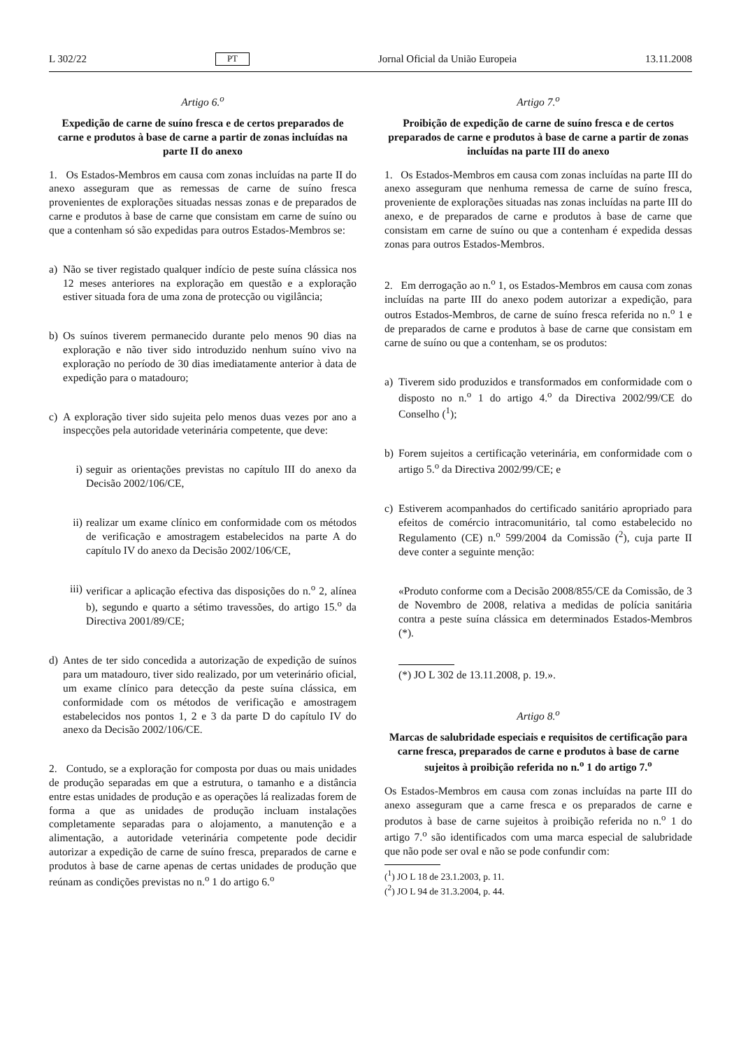L 302/22 PT Jornal Oficial da União Europeia 13.11.2008
Artigo 6.<sup>o</sup>
Expedição de carne de suíno fresca e de certos preparados de carne e produtos à base de carne a partir de zonas incluídas na parte II do anexo
1. Os Estados-Membros em causa com zonas incluídas na parte II do anexo asseguram que as remessas de carne de suíno fresca provenientes de explorações situadas nessas zonas e de preparados de carne e produtos à base de carne que consistam em carne de suíno ou que a contenham só são expedidas para outros Estados-Membros se:
a) Não se tiver registado qualquer indício de peste suína clássica nos 12 meses anteriores na exploração em questão e a exploração estiver situada fora de uma zona de protecção ou vigilância;
b) Os suínos tiverem permanecido durante pelo menos 90 dias na exploração e não tiver sido introduzido nenhum suíno vivo na exploração no período de 30 dias imediatamente anterior à data de expedição para o matadouro;
c) A exploração tiver sido sujeita pelo menos duas vezes por ano a inspecções pela autoridade veterinária competente, que deve:
i) seguir as orientações previstas no capítulo III do anexo da Decisão 2002/106/CE,
ii) realizar um exame clínico em conformidade com os métodos de verificação e amostragem estabelecidos na parte A do capítulo IV do anexo da Decisão 2002/106/CE,
iii) verificar a aplicação efectiva das disposições do n.<sup>o</sup> 2, alínea b), segundo e quarto a sétimo travessões, do artigo 15.<sup>o</sup> da Directiva 2001/89/CE;
d) Antes de ter sido concedida a autorização de expedição de suínos para um matadouro, tiver sido realizado, por um veterinário oficial, um exame clínico para detecção da peste suína clássica, em conformidade com os métodos de verificação e amostragem estabelecidos nos pontos 1, 2 e 3 da parte D do capítulo IV do anexo da Decisão 2002/106/CE.
2. Contudo, se a exploração for composta por duas ou mais unidades de produção separadas em que a estrutura, o tamanho e a distância entre estas unidades de produção e as operações lá realizadas forem de forma a que as unidades de produção incluam instalações completamente separadas para o alojamento, a manutenção e a alimentação, a autoridade veterinária competente pode decidir autorizar a expedição de carne de suíno fresca, preparados de carne e produtos à base de carne apenas de certas unidades de produção que reúnam as condições previstas no n.<sup>o</sup> 1 do artigo 6.<sup>o</sup>
Artigo 7.<sup>o</sup>
Proibição de expedição de carne de suíno fresca e de certos preparados de carne e produtos à base de carne a partir de zonas incluídas na parte III do anexo
1. Os Estados-Membros em causa com zonas incluídas na parte III do anexo asseguram que nenhuma remessa de carne de suíno fresca, proveniente de explorações situadas nas zonas incluídas na parte III do anexo, e de preparados de carne e produtos à base de carne que consistam em carne de suíno ou que a contenham é expedida dessas zonas para outros Estados-Membros.
2. Em derrogação ao n.<sup>o</sup> 1, os Estados-Membros em causa com zonas incluídas na parte III do anexo podem autorizar a expedição, para outros Estados-Membros, de carne de suíno fresca referida no n.<sup>o</sup> 1 e de preparados de carne e produtos à base de carne que consistam em carne de suíno ou que a contenham, se os produtos:
a) Tiverem sido produzidos e transformados em conformidade com o disposto no n.<sup>o</sup> 1 do artigo 4.<sup>o</sup> da Directiva 2002/99/CE do Conselho (<sup>1</sup>);
b) Forem sujeitos a certificação veterinária, em conformidade com o artigo 5.<sup>o</sup> da Directiva 2002/99/CE; e
c) Estiverem acompanhados do certificado sanitário apropriado para efeitos de comércio intracomunitário, tal como estabelecido no Regulamento (CE) n.<sup>o</sup> 599/2004 da Comissão (<sup>2</sup>), cuja parte II deve conter a seguinte menção:
«Produto conforme com a Decisão 2008/855/CE da Comissão, de 3 de Novembro de 2008, relativa a medidas de polícia sanitária contra a peste suína clássica em determinados Estados-Membros (*).
(*) JO L 302 de 13.11.2008, p. 19.».
Artigo 8.<sup>o</sup>
Marcas de salubridade especiais e requisitos de certificação para carne fresca, preparados de carne e produtos à base de carne sujeitos à proibição referida no n.<sup>o</sup> 1 do artigo 7.<sup>o</sup>
Os Estados-Membros em causa com zonas incluídas na parte III do anexo asseguram que a carne fresca e os preparados de carne e produtos à base de carne sujeitos à proibição referida no n.<sup>o</sup> 1 do artigo 7.<sup>o</sup> são identificados com uma marca especial de salubridade que não pode ser oval e não se pode confundir com:
(<sup>1</sup>) JO L 18 de 23.1.2003, p. 11.
(<sup>2</sup>) JO L 94 de 31.3.2004, p. 44.